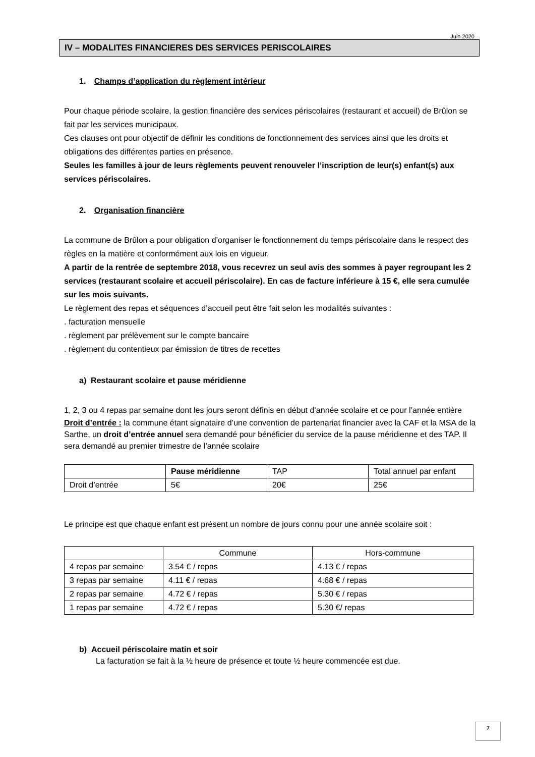Juin 2020
IV – MODALITES FINANCIERES DES SERVICES PERISCOLAIRES
1. Champs d’application du règlement intérieur
Pour chaque période scolaire, la gestion financière des services périscolaires (restaurant et accueil) de Brûlon se fait par les services municipaux.
Ces clauses ont pour objectif de définir les conditions de fonctionnement des services ainsi que les droits et obligations des différentes parties en présence.
Seules les familles à jour de leurs règlements peuvent renouveler l’inscription de leur(s) enfant(s) aux services périscolaires.
2. Organisation financière
La commune de Brûlon a pour obligation d’organiser le fonctionnement du temps périscolaire dans le respect des règles en la matière et conformément aux lois en vigueur.
A partir de la rentrée de septembre 2018, vous recevrez un seul avis des sommes à payer regroupant les 2 services (restaurant scolaire et accueil périscolaire). En cas de facture inférieure à 15 €, elle sera cumulée sur les mois suivants.
Le règlement des repas et séquences d’accueil peut être fait selon les modalités suivantes :
. facturation mensuelle
. règlement par prélèvement sur le compte bancaire
. règlement du contentieux par émission de titres de recettes
a) Restaurant scolaire et pause méridienne
1, 2, 3 ou 4 repas par semaine dont les jours seront définis en début d’année scolaire et ce pour l’année entière
Droit d’entrée : la commune étant signataire d’une convention de partenariat financier avec la CAF et la MSA de la Sarthe, un droit d’entrée annuel sera demandé pour bénéficier du service de la pause méridienne et des TAP. Il sera demandé au premier trimestre de l’année scolaire
| | Pause méridienne | TAP | Total annuel par enfant |
| Droit d’entrée | 5€ | 20€ | 25€ |
Le principe est que chaque enfant est présent un nombre de jours connu pour une année scolaire soit :
| | Commune | Hors-commune |
| 4 repas par semaine | 3.54 € / repas | 4.13 € / repas |
| 3 repas par semaine | 4.11 € / repas | 4.68 € / repas |
| 2 repas par semaine | 4.72 € / repas | 5.30 € / repas |
| 1 repas par semaine | 4.72 € / repas | 5.30 €/ repas |
b) Accueil périscolaire matin et soir
La facturation se fait à la ½ heure de présence et toute ½ heure commencée est due.
7